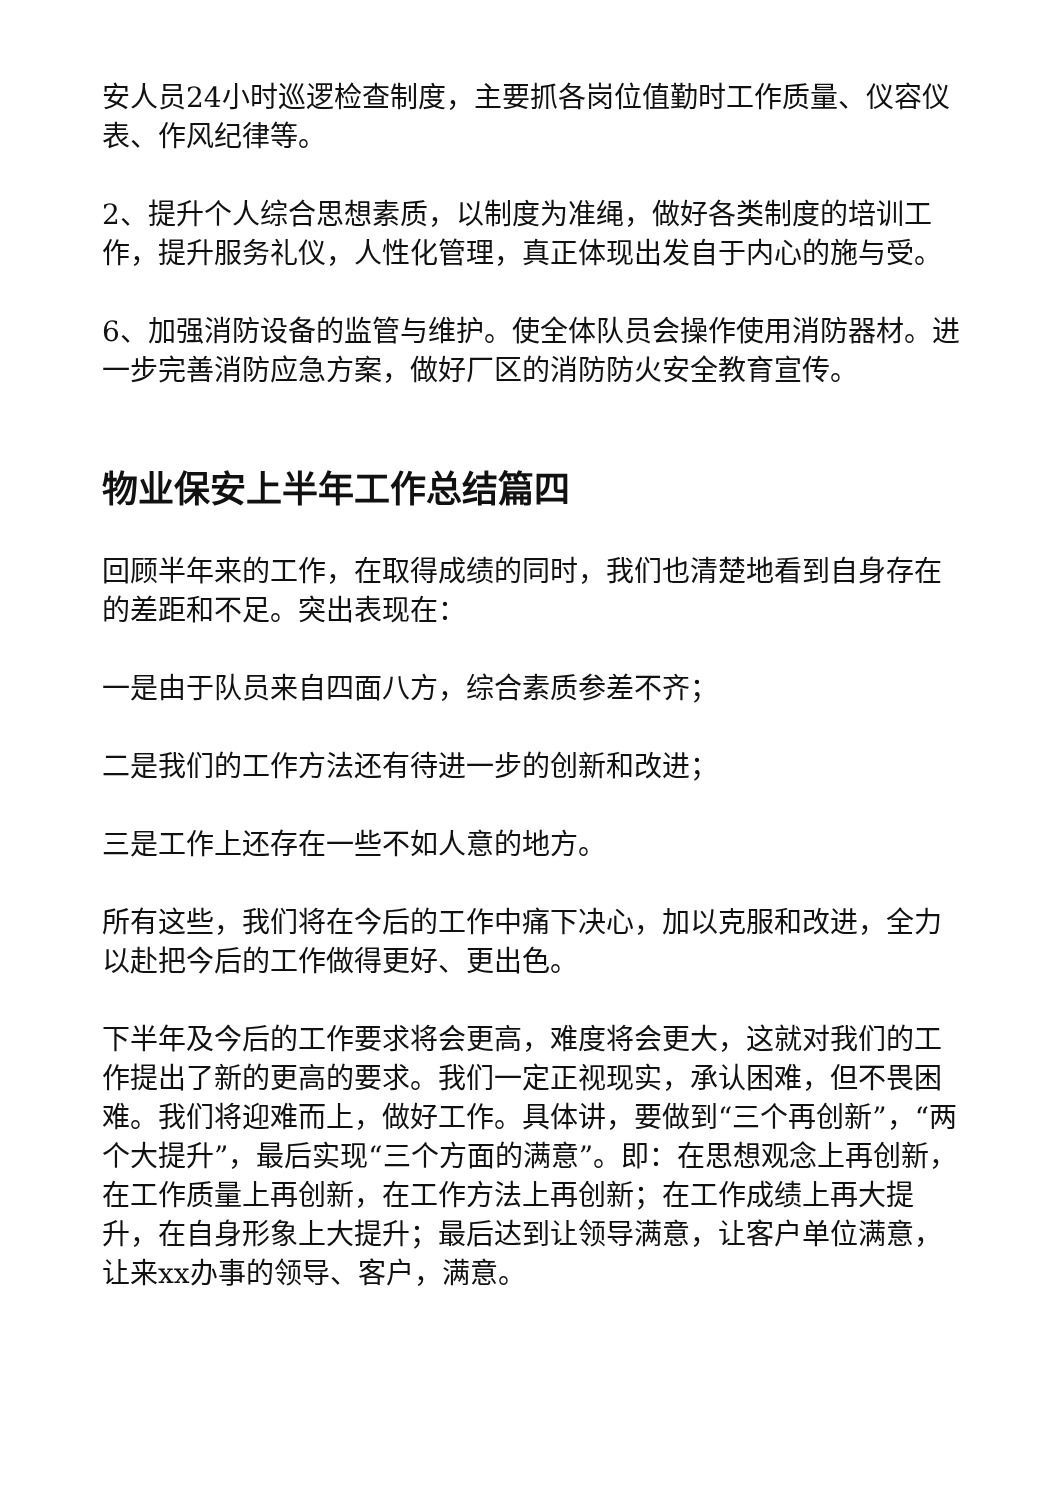安人员24小时巡逻检查制度，主要抓各岗位值勤时工作质量、仪容仪表、作风纪律等。
2、提升个人综合思想素质，以制度为准绳，做好各类制度的培训工作，提升服务礼仪，人性化管理，真正体现出发自于内心的施与受。
6、加强消防设备的监管与维护。使全体队员会操作使用消防器材。进一步完善消防应急方案，做好厂区的消防防火安全教育宣传。
物业保安上半年工作总结篇四
回顾半年来的工作，在取得成绩的同时，我们也清楚地看到自身存在的差距和不足。突出表现在：
一是由于队员来自四面八方，综合素质参差不齐；
二是我们的工作方法还有待进一步的创新和改进；
三是工作上还存在一些不如人意的地方。
所有这些，我们将在今后的工作中痛下决心，加以克服和改进，全力以赴把今后的工作做得更好、更出色。
下半年及今后的工作要求将会更高，难度将会更大，这就对我们的工作提出了新的更高的要求。我们一定正视现实，承认困难，但不畏困难。我们将迎难而上，做好工作。具体讲，要做到“三个再创新”，“两个大提升”，最后实现“三个方面的满意”。即：在思想观念上再创新，在工作质量上再创新，在工作方法上再创新；在工作成绩上再大提升，在自身形象上大提升；最后达到让领导满意，让客户单位满意，让来xx办事的领导、客户，满意。